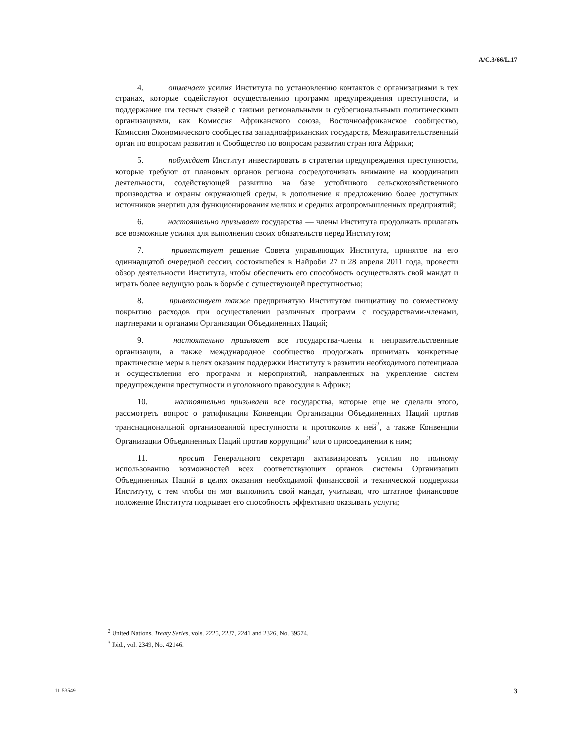A/C.3/66/L.17
4. отмечает усилия Института по установлению контактов с организациями в тех странах, которые содействуют осуществлению программ предупреждения преступности, и поддержание им тесных связей с такими региональными и субрегиональными политическими организациями, как Комиссия Африканского союза, Восточноафриканское сообщество, Комиссия Экономического сообщества западноафриканских государств, Межправительственный орган по вопросам развития и Сообщество по вопросам развития стран юга Африки;
5. побуждает Институт инвестировать в стратегии предупреждения преступности, которые требуют от плановых органов региона сосредоточивать внимание на координации деятельности, содействующей развитию на базе устойчивого сельскохозяйственного производства и охраны окружающей среды, в дополнение к предложению более доступных источников энергии для функционирования мелких и средних агропромышленных предприятий;
6. настоятельно призывает государства — члены Института продолжать прилагать все возможные усилия для выполнения своих обязательств перед Институтом;
7. приветствует решение Совета управляющих Института, принятое на его одиннадцатой очередной сессии, состоявшейся в Найроби 27 и 28 апреля 2011 года, провести обзор деятельности Института, чтобы обеспечить его способность осуществлять свой мандат и играть более ведущую роль в борьбе с существующей преступностью;
8. приветствует также предпринятую Институтом инициативу по совместному покрытию расходов при осуществлении различных программ с государствами-членами, партнерами и органами Организации Объединенных Наций;
9. настоятельно призывает все государства-члены и неправительственные организации, а также международное сообщество продолжать принимать конкретные практические меры в целях оказания поддержки Институту в развитии необходимого потенциала и осуществлении его программ и мероприятий, направленных на укрепление систем предупреждения преступности и уголовного правосудия в Африке;
10. настоятельно призывает все государства, которые еще не сделали этого, рассмотреть вопрос о ратификации Конвенции Организации Объединенных Наций против транснациональной организованной преступности и протоколов к ней<sup>2</sup>, а также Конвенции Организации Объединенных Наций против коррупции<sup>3</sup> или о присоединении к ним;
11. просит Генерального секретаря активизировать усилия по полному использованию возможностей всех соответствующих органов системы Организации Объединенных Наций в целях оказания необходимой финансовой и технической поддержки Институту, с тем чтобы он мог выполнить свой мандат, учитывая, что штатное финансовое положение Института подрывает его способность эффективно оказывать услуги;
<sup>2</sup> United Nations, Treaty Series, vols. 2225, 2237, 2241 and 2326, No. 39574.
<sup>3</sup> Ibid., vol. 2349, No. 42146.
11-53549 3